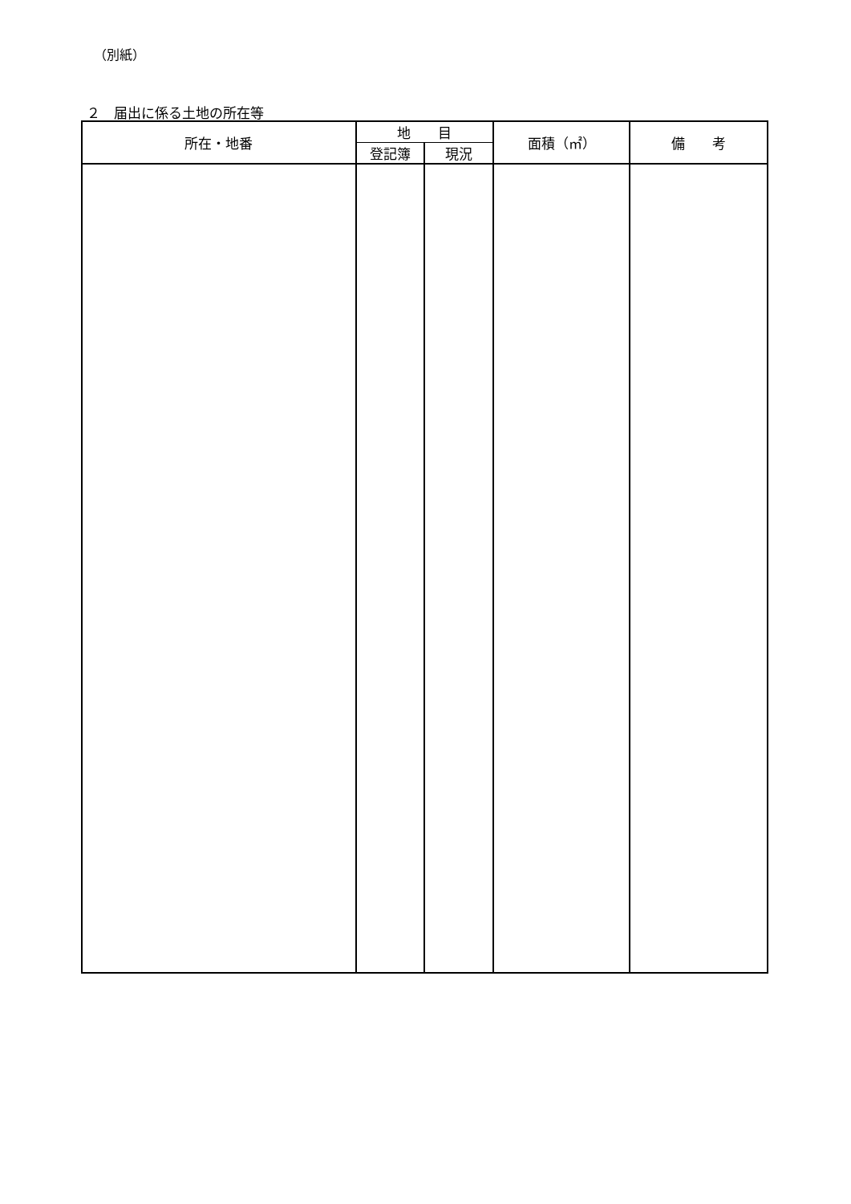（別紙）
２　届出に係る土地の所在等
| 所在・地番 | 地 目 | | 面積（㎡） | 備 考 |
| --- | --- | --- | --- | --- |
| | 登記簿 | 現況 | | |